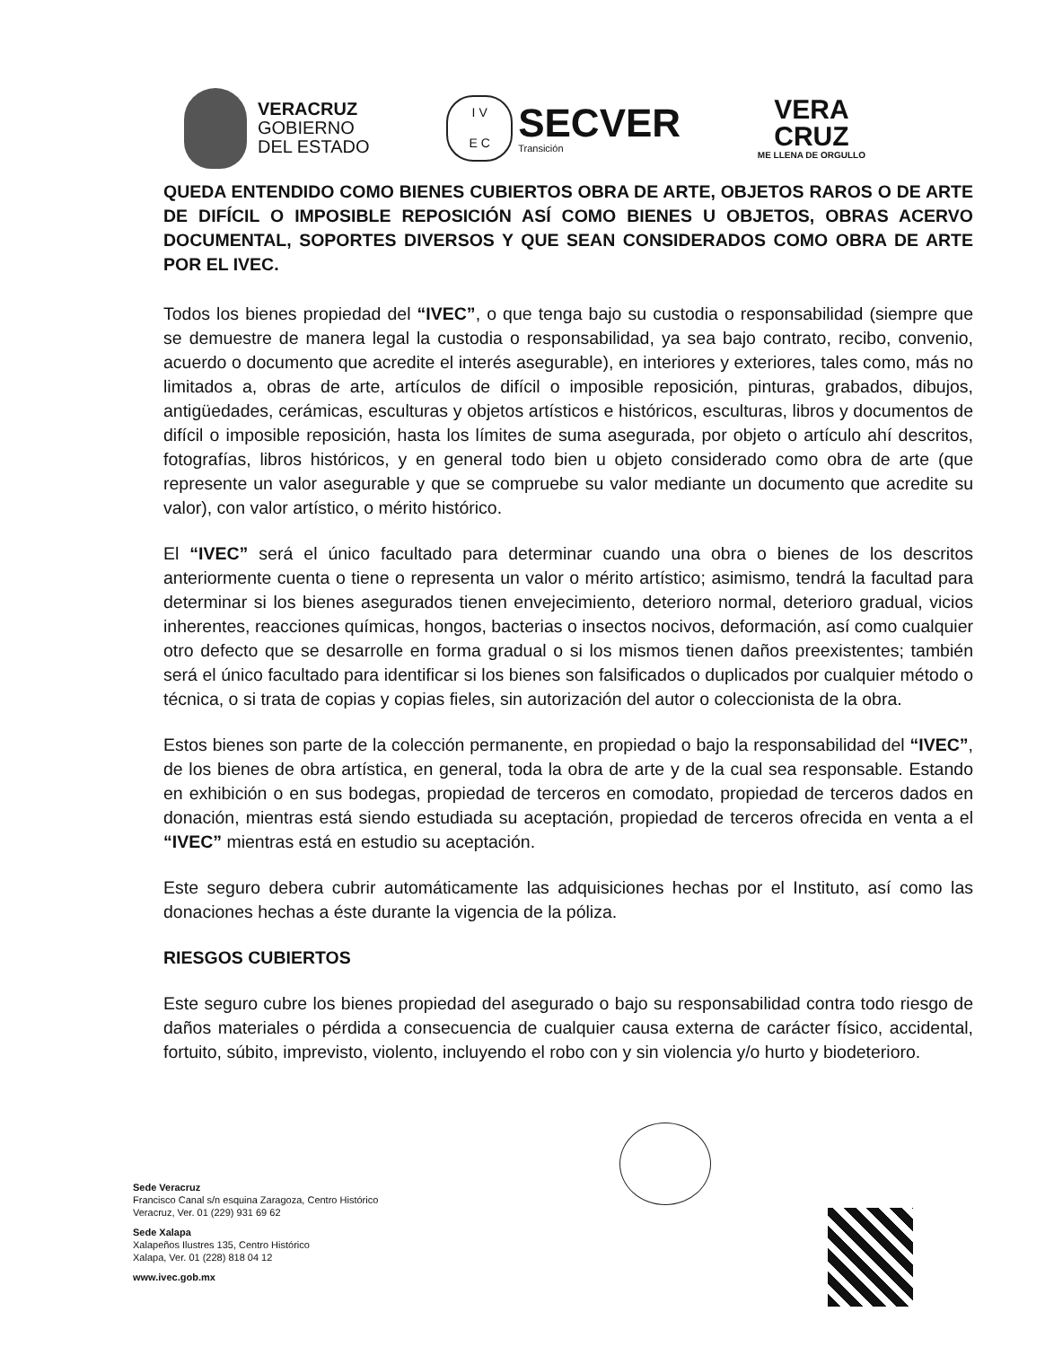VERACRUZ
GOBIERNO
DEL ESTADO
I V
E C
SECVER
Transición
VERA
CRUZ
ME LLENA DE ORGULLO
QUEDA ENTENDIDO COMO BIENES CUBIERTOS OBRA DE ARTE, OBJETOS RAROS O DE ARTE DE DIFÍCIL O IMPOSIBLE REPOSICIÓN ASÍ COMO BIENES U OBJETOS, OBRAS ACERVO DOCUMENTAL, SOPORTES DIVERSOS Y QUE SEAN CONSIDERADOS COMO OBRA DE ARTE POR EL IVEC.
Todos los bienes propiedad del “IVEC”, o que tenga bajo su custodia o responsabilidad (siempre que se demuestre de manera legal la custodia o responsabilidad, ya sea bajo contrato, recibo, convenio, acuerdo o documento que acredite el interés asegurable), en interiores y exteriores, tales como, más no limitados a, obras de arte, artículos de difícil o imposible reposición, pinturas, grabados, dibujos, antigüedades, cerámicas, esculturas y objetos artísticos e históricos, esculturas, libros y documentos de difícil o imposible reposición, hasta los límites de suma asegurada, por objeto o artículo ahí descritos, fotografías, libros históricos, y en general todo bien u objeto considerado como obra de arte (que represente un valor asegurable y que se compruebe su valor mediante un documento que acredite su valor), con valor artístico, o mérito histórico.
El “IVEC” será el único facultado para determinar cuando una obra o bienes de los descritos anteriormente cuenta o tiene o representa un valor o mérito artístico; asimismo, tendrá la facultad para determinar si los bienes asegurados tienen envejecimiento, deterioro normal, deterioro gradual, vicios inherentes, reacciones químicas, hongos, bacterias o insectos nocivos, deformación, así como cualquier otro defecto que se desarrolle en forma gradual o si los mismos tienen daños preexistentes; también será el único facultado para identificar si los bienes son falsificados o duplicados por cualquier método o técnica, o si trata de copias y copias fieles, sin autorización del autor o coleccionista de la obra.
Estos bienes son parte de la colección permanente, en propiedad o bajo la responsabilidad del “IVEC”, de los bienes de obra artística, en general, toda la obra de arte y de la cual sea responsable. Estando en exhibición o en sus bodegas, propiedad de terceros en comodato, propiedad de terceros dados en donación, mientras está siendo estudiada su aceptación, propiedad de terceros ofrecida en venta a el “IVEC” mientras está en estudio su aceptación.
Este seguro debera cubrir automáticamente las adquisiciones hechas por el Instituto, así como las donaciones hechas a éste durante la vigencia de la póliza.
RIESGOS CUBIERTOS
Este seguro cubre los bienes propiedad del asegurado o bajo su responsabilidad contra todo riesgo de daños materiales o pérdida a consecuencia de cualquier causa externa de carácter físico, accidental, fortuito, súbito, imprevisto, violento, incluyendo el robo con y sin violencia y/o hurto y biodeterioro.
Sede Veracruz
Francisco Canal s/n esquina Zaragoza, Centro Histórico
Veracruz, Ver. 01 (229) 931 69 62
Sede Xalapa
Xalapeños Ilustres 135, Centro Histórico
Xalapa, Ver. 01 (228) 818 04 12
www.ivec.gob.mx